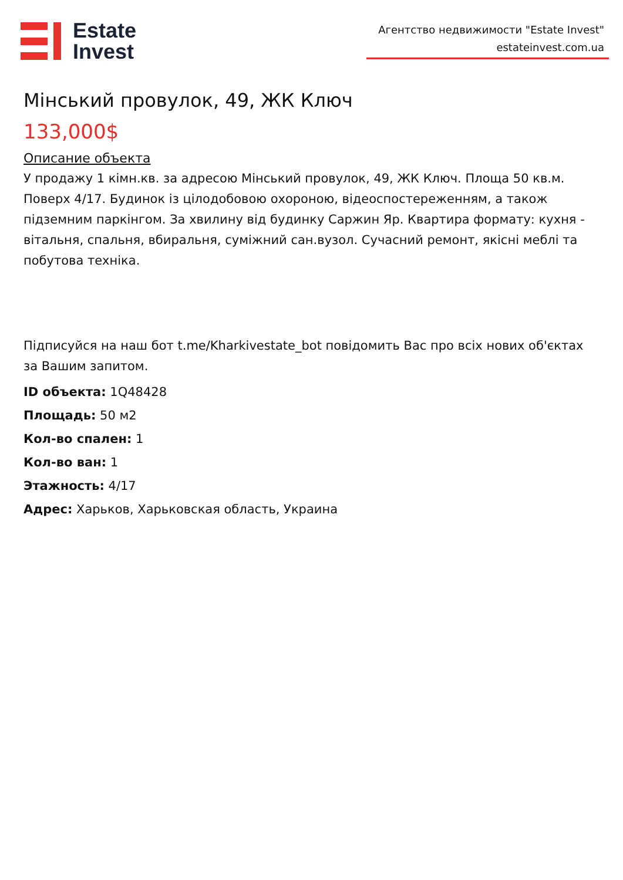Estate
Invest
Агентство недвижимости "Estate Invest"
estateinvest.com.ua
Мінський провулок, 49, ЖК Ключ
133,000$
Описание объекта
У продажу 1 кімн.кв. за адресою Мінський провулок, 49, ЖК Ключ. Площа 50 кв.м. Поверх 4/17. Будинок із цілодобовою охороною, відеоспостереженням, а також підземним паркінгом. За хвилину від будинку Саржин Яр. Квартира формату: кухня - вітальня, спальня, вбиральня, суміжний сан.вузол. Сучасний ремонт, якісні меблі та побутова техніка.
Підписуйся на наш бот t.me/Kharkivestate_bot повідомить Вас про всіх нових об'єктах за Вашим запитом.
ID объекта: 1Q48428
Площадь: 50 м2
Кол-во спален: 1
Кол-во ван: 1
Этажность: 4/17
Адрес: Харьков, Харьковская область, Украина